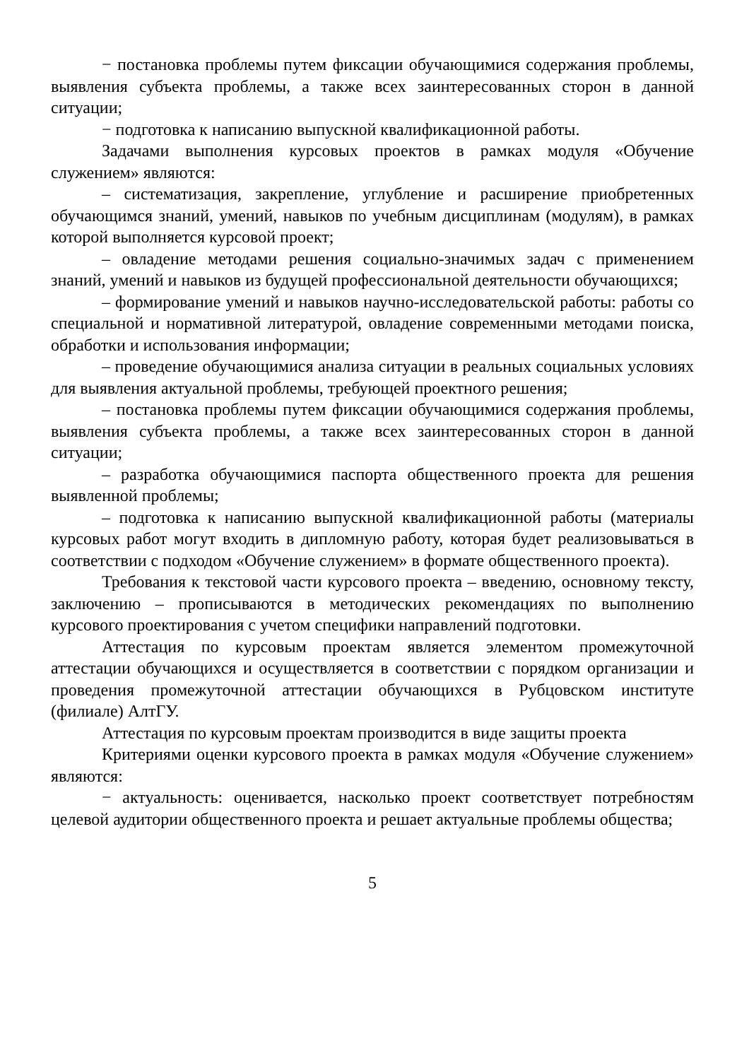− постановка проблемы путем фиксации обучающимися содержания проблемы, выявления субъекта проблемы, а также всех заинтересованных сторон в данной ситуации;
− подготовка к написанию выпускной квалификационной работы.
Задачами выполнения курсовых проектов в рамках модуля «Обучение служением» являются:
– систематизация, закрепление, углубление и расширение приобретенных обучающимся знаний, умений, навыков по учебным дисциплинам (модулям), в рамках которой выполняется курсовой проект;
– овладение методами решения социально-значимых задач с применением знаний, умений и навыков из будущей профессиональной деятельности обучающихся;
– формирование умений и навыков научно-исследовательской работы: работы со специальной и нормативной литературой, овладение современными методами поиска, обработки и использования информации;
– проведение обучающимися анализа ситуации в реальных социальных условиях для выявления актуальной проблемы, требующей проектного решения;
– постановка проблемы путем фиксации обучающимися содержания проблемы, выявления субъекта проблемы, а также всех заинтересованных сторон в данной ситуации;
– разработка обучающимися паспорта общественного проекта для решения выявленной проблемы;
– подготовка к написанию выпускной квалификационной работы (материалы курсовых работ могут входить в дипломную работу, которая будет реализовываться в соответствии с подходом «Обучение служением» в формате общественного проекта).
Требования к текстовой части курсового проекта – введению, основному тексту, заключению – прописываются в методических рекомендациях по выполнению курсового проектирования с учетом специфики направлений подготовки.
Аттестация по курсовым проектам является элементом промежуточной аттестации обучающихся и осуществляется в соответствии с порядком организации и проведения промежуточной аттестации обучающихся в Рубцовском институте (филиале) АлтГУ.
Аттестация по курсовым проектам производится в виде защиты проекта
Критериями оценки курсового проекта в рамках модуля «Обучение служением» являются:
− актуальность: оценивается, насколько проект соответствует потребностям целевой аудитории общественного проекта и решает актуальные проблемы общества;
5